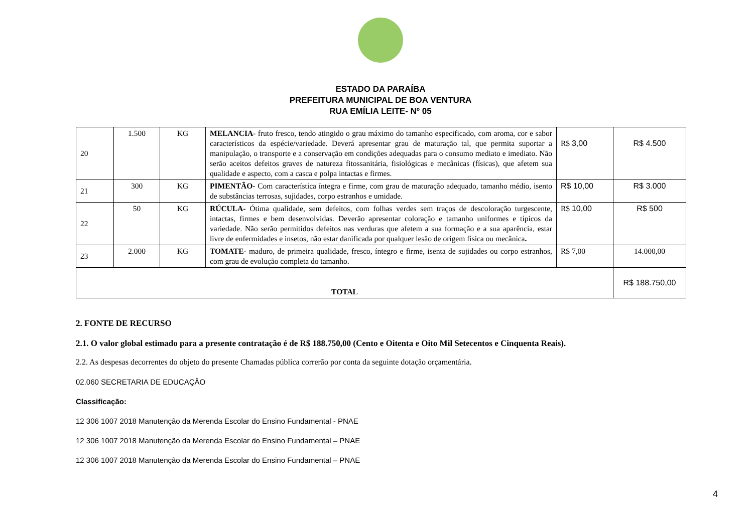ESTADO DA PARAÍBA
PREFEITURA MUNICIPAL DE BOA VENTURA
RUA EMÍLIA LEITE- Nº 05
| 20 | 1.500 | KG | MELANCIA- fruto fresco, tendo atingido o grau máximo do tamanho especificado, com aroma, cor e sabor característicos da espécie/variedade. Deverá apresentar grau de maturação tal, que permita suportar a manipulação, o transporte e a conservação em condições adequadas para o consumo mediato e imediato. Não serão aceitos defeitos graves de natureza fitossanitária, fisiológicas e mecânicas (físicas), que afetem sua qualidade e aspecto, com a casca e polpa intactas e firmes. | R$ 3,00 | R$ 4.500 |
| 21 | 300 | KG | PIMENTÃO- Com característica íntegra e firme, com grau de maturação adequado, tamanho médio, isento de substâncias terrosas, sujidades, corpo estranhos e umidade. | R$ 10,00 | R$ 3.000 |
| 22 | 50 | KG | RÚCULA- Ótima qualidade, sem defeitos, com folhas verdes sem traços de descoloração turgescente, intactas, firmes e bem desenvolvidas. Deverão apresentar coloração e tamanho uniformes e típicos da variedade. Não serão permitidos defeitos nas verduras que afetem a sua formação e a sua aparência, estar livre de enfermidades e insetos, não estar danificada por qualquer lesão de origem física ou mecânica . | R$ 10,00 | R$ 500 |
| 23 | 2.000 | KG | TOMATE- maduro, de primeira qualidade, fresco, íntegro e firme, isenta de sujidades ou corpo estranhos, com grau de evolução completa do tamanho. | R$ 7,00 | 14.000,00 |
| TOTAL | | | | | R$ 188.750,00 |
2. FONTE DE RECURSO
2.1. O valor global estimado para a presente contratação é de R$ 188.750,00 (Cento e Oitenta e Oito Mil Setecentos e Cinquenta Reais).
2.2. As despesas decorrentes do objeto do presente Chamadas pública correrão por conta da seguinte dotação orçamentária.
02.060 SECRETARIA DE EDUCAÇÃO
Classificação:
12 306 1007 2018 Manutenção da Merenda Escolar do Ensino Fundamental - PNAE
12 306 1007 2018 Manutenção da Merenda Escolar do Ensino Fundamental – PNAE
12 306 1007 2018 Manutenção da Merenda Escolar do Ensino Fundamental – PNAE
4